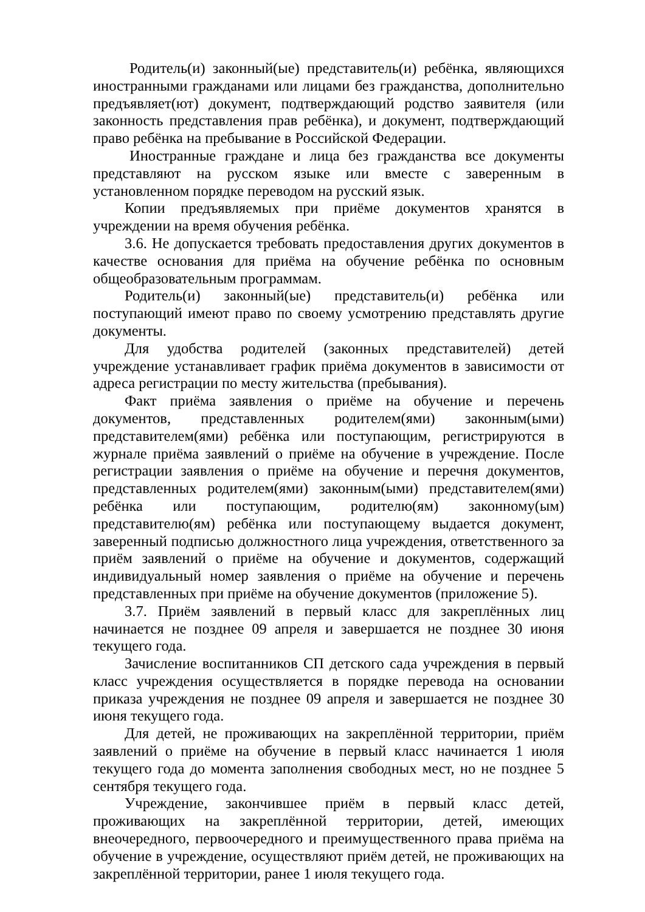Родитель(и) законный(ые) представитель(и) ребёнка, являющихся иностранными гражданами или лицами без гражданства, дополнительно предъявляет(ют) документ, подтверждающий родство заявителя (или законность представления прав ребёнка), и документ, подтверждающий право ребёнка на пребывание в Российской Федерации.
Иностранные граждане и лица без гражданства все документы представляют на русском языке или вместе с заверенным в установленном порядке переводом на русский язык.
Копии предъявляемых при приёме документов хранятся в учреждении на время обучения ребёнка.
3.6. Не допускается требовать предоставления других документов в качестве основания для приёма на обучение ребёнка по основным общеобразовательным программам.
Родитель(и) законный(ые) представитель(и) ребёнка или поступающий имеют право по своему усмотрению представлять другие документы.
Для удобства родителей (законных представителей) детей учреждение устанавливает график приёма документов в зависимости от адреса регистрации по месту жительства (пребывания).
Факт приёма заявления о приёме на обучение и перечень документов, представленных родителем(ями) законным(ыми) представителем(ями) ребёнка или поступающим, регистрируются в журнале приёма заявлений о приёме на обучение в учреждение. После регистрации заявления о приёме на обучение и перечня документов, представленных родителем(ями) законным(ыми) представителем(ями) ребёнка или поступающим, родителю(ям) законному(ым) представителю(ям) ребёнка или поступающему выдается документ, заверенный подписью должностного лица учреждения, ответственного за приём заявлений о приёме на обучение и документов, содержащий индивидуальный номер заявления о приёме на обучение и перечень представленных при приёме на обучение документов (приложение 5).
3.7. Приём заявлений в первый класс для закреплённых лиц начинается не позднее 09 апреля и завершается не позднее 30 июня текущего года.
Зачисление воспитанников СП детского сада учреждения в первый класс учреждения осуществляется в порядке перевода на основании приказа учреждения не позднее 09 апреля и завершается не позднее 30 июня текущего года.
Для детей, не проживающих на закреплённой территории, приём заявлений о приёме на обучение в первый класс начинается 1 июля текущего года до момента заполнения свободных мест, но не позднее 5 сентября текущего года.
Учреждение, закончившее приём в первый класс детей, проживающих на закреплённой территории, детей, имеющих внеочередного, первоочередного и преимущественного права приёма на обучение в учреждение, осуществляют приём детей, не проживающих на закреплённой территории, ранее 1 июля текущего года.